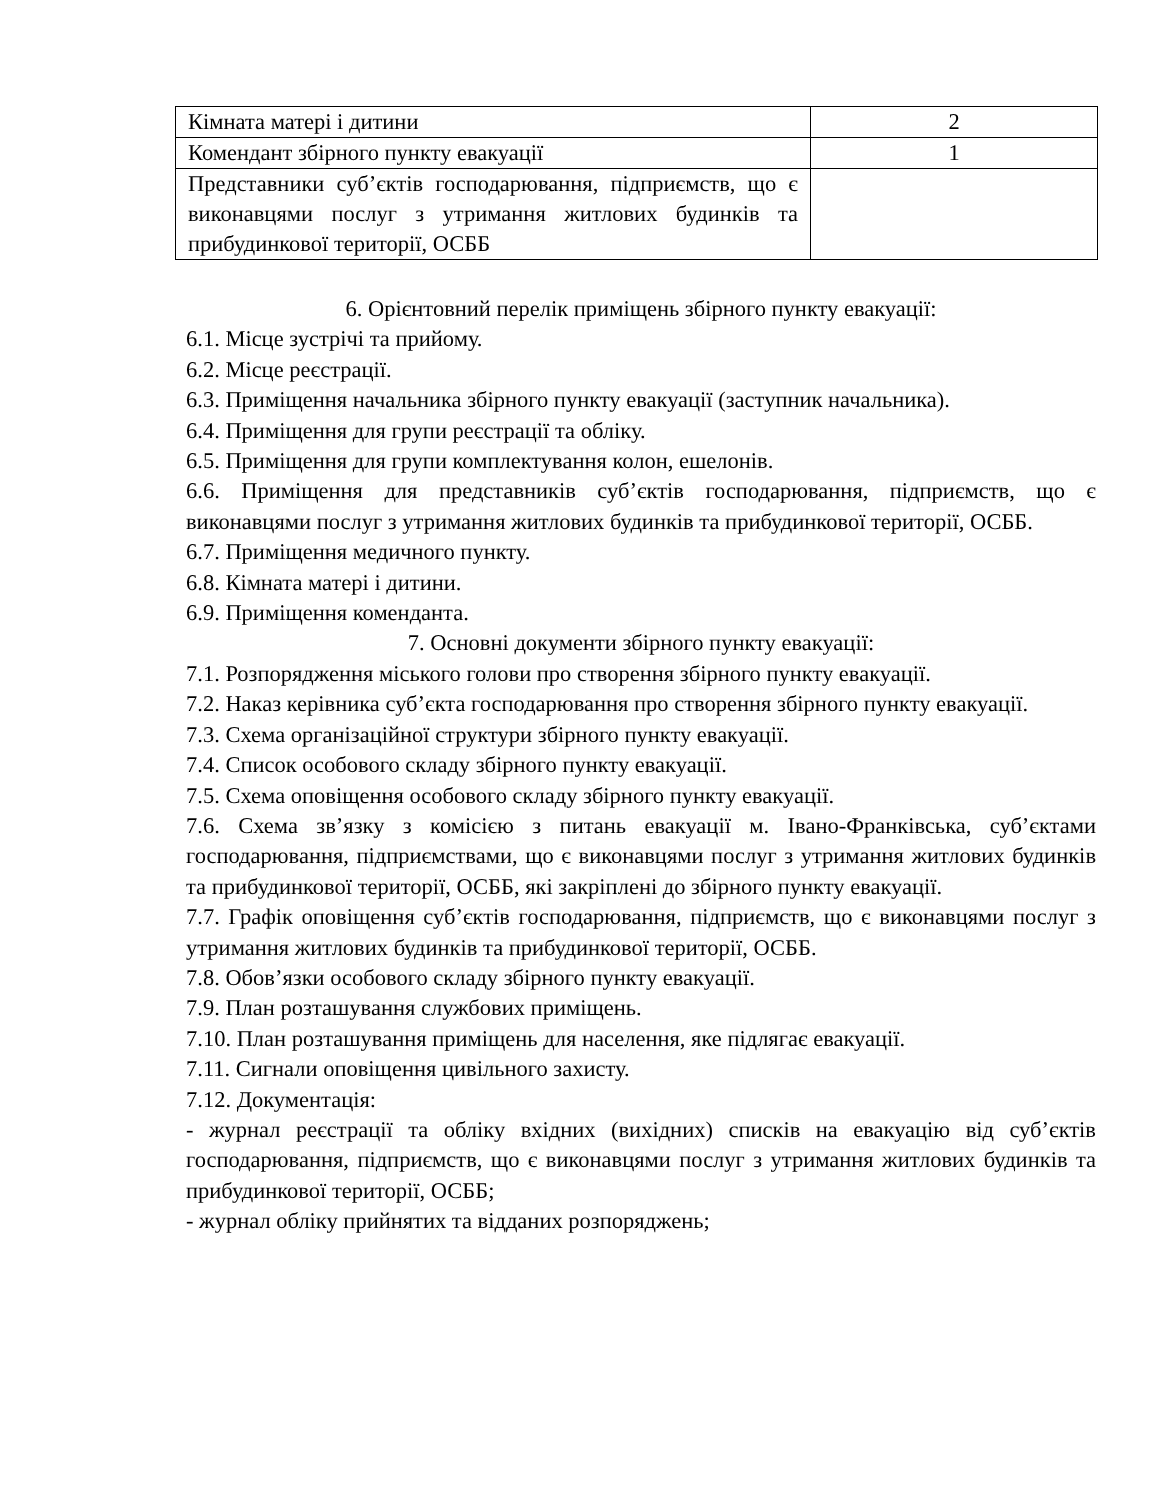| Кімната матері і дитини | 2 |
| Комендант збірного пункту евакуації | 1 |
| Представники суб’єктів господарювання, підприємств, що є виконавцями послуг з утримання житлових будинків та прибудинкової території, ОСББ | |
6. Орієнтовний перелік приміщень збірного пункту евакуації:
6.1. Місце зустрічі та прийому.
6.2. Місце реєстрації.
6.3. Приміщення начальника збірного пункту евакуації (заступник начальника).
6.4. Приміщення для групи реєстрації та обліку.
6.5. Приміщення для групи комплектування колон, ешелонів.
6.6. Приміщення для представників суб’єктів господарювання, підприємств, що є виконавцями послуг з утримання житлових будинків та прибудинкової території, ОСББ.
6.7. Приміщення медичного пункту.
6.8. Кімната матері і дитини.
6.9. Приміщення коменданта.
7. Основні документи збірного пункту евакуації:
7.1. Розпорядження міського голови про створення збірного пункту евакуації.
7.2. Наказ керівника суб’єкта господарювання про створення збірного пункту евакуації.
7.3. Схема організаційної структури збірного пункту евакуації.
7.4. Список особового складу збірного пункту евакуації.
7.5. Схема оповіщення особового складу збірного пункту евакуації.
7.6. Схема зв’язку з комісією з питань евакуації м. Івано-Франківська, суб’єктами господарювання, підприємствами, що є виконавцями послуг з утримання житлових будинків та прибудинкової території, ОСББ, які закріплені до збірного пункту евакуації.
7.7. Графік оповіщення суб’єктів господарювання, підприємств, що є виконавцями послуг з утримання житлових будинків та прибудинкової території, ОСББ.
7.8. Обов’язки особового складу збірного пункту евакуації.
7.9. План розташування службових приміщень.
7.10. План розташування приміщень для населення, яке підлягає евакуації.
7.11. Сигнали оповіщення цивільного захисту.
7.12. Документація:
- журнал реєстрації та обліку вхідних (вихідних) списків на евакуацію від суб’єктів господарювання, підприємств, що є виконавцями послуг з утримання житлових будинків та прибудинкової території, ОСББ;
- журнал обліку прийнятих та відданих розпоряджень;